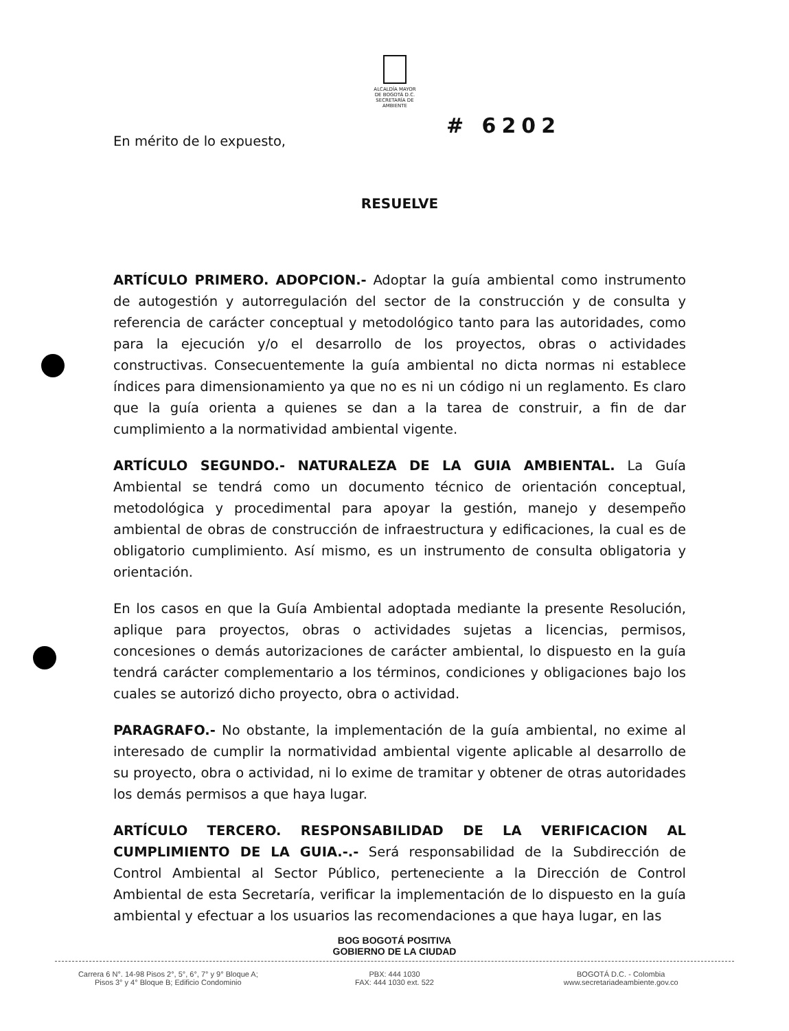ALCALDÍA MAYOR
DE BOGOTÁ D.C.
SECRETARÍA DE AMBIENTE
# 6202
En mérito de lo expuesto,
RESUELVE
ARTÍCULO PRIMERO. ADOPCION.- Adoptar la guía ambiental como instrumento de autogestión y autorregulación del sector de la construcción y de consulta y referencia de carácter conceptual y metodológico tanto para las autoridades, como para la ejecución y/o el desarrollo de los proyectos, obras o actividades constructivas. Consecuentemente la guía ambiental no dicta normas ni establece índices para dimensionamiento ya que no es ni un código ni un reglamento. Es claro que la guía orienta a quienes se dan a la tarea de construir, a fin de dar cumplimiento a la normatividad ambiental vigente.
ARTÍCULO SEGUNDO.- NATURALEZA DE LA GUIA AMBIENTAL. La Guía Ambiental se tendrá como un documento técnico de orientación conceptual, metodológica y procedimental para apoyar la gestión, manejo y desempeño ambiental de obras de construcción de infraestructura y edificaciones, la cual es de obligatorio cumplimiento. Así mismo, es un instrumento de consulta obligatoria y orientación.
En los casos en que la Guía Ambiental adoptada mediante la presente Resolución, aplique para proyectos, obras o actividades sujetas a licencias, permisos, concesiones o demás autorizaciones de carácter ambiental, lo dispuesto en la guía tendrá carácter complementario a los términos, condiciones y obligaciones bajo los cuales se autorizó dicho proyecto, obra o actividad.
PARAGRAFO.- No obstante, la implementación de la guía ambiental, no exime al interesado de cumplir la normatividad ambiental vigente aplicable al desarrollo de su proyecto, obra o actividad, ni lo exime de tramitar y obtener de otras autoridades los demás permisos a que haya lugar.
ARTÍCULO TERCERO. RESPONSABILIDAD DE LA VERIFICACION AL CUMPLIMIENTO DE LA GUIA.-.- Será responsabilidad de la Subdirección de Control Ambiental al Sector Público, perteneciente a la Dirección de Control Ambiental de esta Secretaría, verificar la implementación de lo dispuesto en la guía ambiental y efectuar a los usuarios las recomendaciones a que haya lugar, en las
BOG BOGOTÁ POSITIVA
GOBIERNO DE LA CIUDAD
Carrera 6 N°. 14-98 Pisos 2°, 5°, 6°, 7° y 9° Bloque A;
Pisos 3° y 4° Bloque B; Edificio Condominio
PBX: 444 1030
FAX: 444 1030 ext. 522
BOGOTÁ D.C. - Colombia
www.secretariadeambiente.gov.co